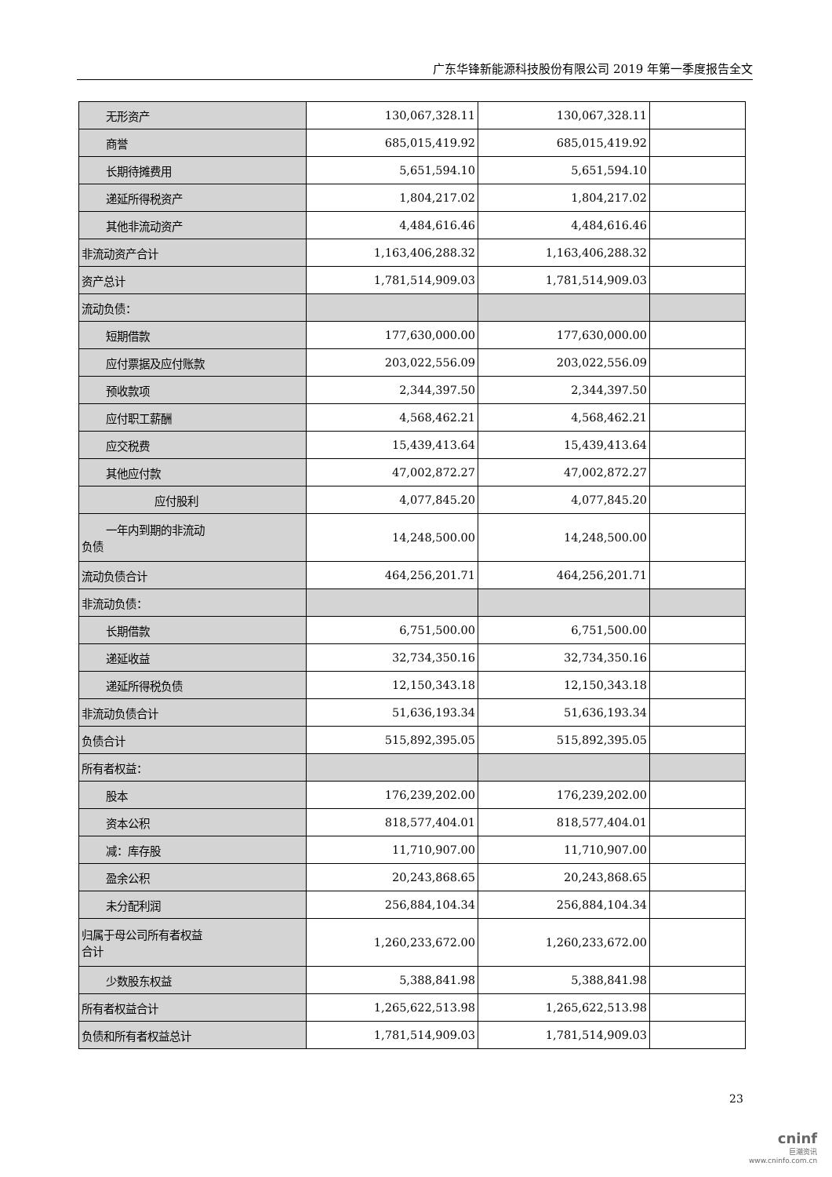广东华锋新能源科技股份有限公司 2019 年第一季度报告全文
| 无形资产 | 130,067,328.11 | 130,067,328.11 | |
| 商誉 | 685,015,419.92 | 685,015,419.92 | |
| 长期待摊费用 | 5,651,594.10 | 5,651,594.10 | |
| 递延所得税资产 | 1,804,217.02 | 1,804,217.02 | |
| 其他非流动资产 | 4,484,616.46 | 4,484,616.46 | |
| 非流动资产合计 | 1,163,406,288.32 | 1,163,406,288.32 | |
| 资产总计 | 1,781,514,909.03 | 1,781,514,909.03 | |
| 流动负债： | | | |
| 短期借款 | 177,630,000.00 | 177,630,000.00 | |
| 应付票据及应付账款 | 203,022,556.09 | 203,022,556.09 | |
| 预收款项 | 2,344,397.50 | 2,344,397.50 | |
| 应付职工薪酬 | 4,568,462.21 | 4,568,462.21 | |
| 应交税费 | 15,439,413.64 | 15,439,413.64 | |
| 其他应付款 | 47,002,872.27 | 47,002,872.27 | |
| 应付股利 | 4,077,845.20 | 4,077,845.20 | |
| 一年内到期的非流动 负债 | 14,248,500.00 | 14,248,500.00 | |
| 流动负债合计 | 464,256,201.71 | 464,256,201.71 | |
| 非流动负债： | | | |
| 长期借款 | 6,751,500.00 | 6,751,500.00 | |
| 递延收益 | 32,734,350.16 | 32,734,350.16 | |
| 递延所得税负债 | 12,150,343.18 | 12,150,343.18 | |
| 非流动负债合计 | 51,636,193.34 | 51,636,193.34 | |
| 负债合计 | 515,892,395.05 | 515,892,395.05 | |
| 所有者权益： | | | |
| 股本 | 176,239,202.00 | 176,239,202.00 | |
| 资本公积 | 818,577,404.01 | 818,577,404.01 | |
| 减：库存股 | 11,710,907.00 | 11,710,907.00 | |
| 盈余公积 | 20,243,868.65 | 20,243,868.65 | |
| 未分配利润 | 256,884,104.34 | 256,884,104.34 | |
| 归属于母公司所有者权益 合计 | 1,260,233,672.00 | 1,260,233,672.00 | |
| 少数股东权益 | 5,388,841.98 | 5,388,841.98 | |
| 所有者权益合计 | 1,265,622,513.98 | 1,265,622,513.98 | |
| 负债和所有者权益总计 | 1,781,514,909.03 | 1,781,514,909.03 | |
23
cninf
巨潮资讯
www.cninfo.com.cn